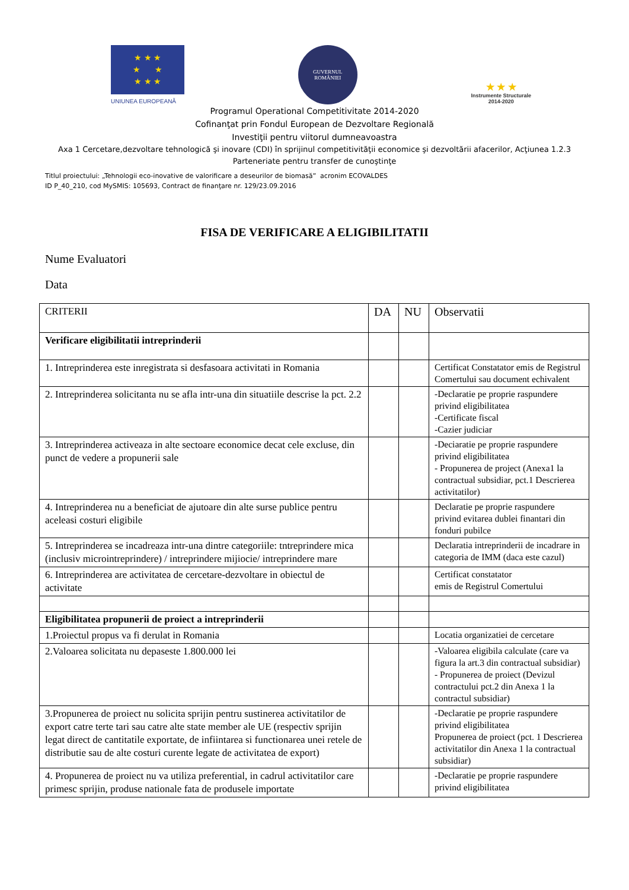★ ★ ★
★ ★
★ ★ ★
UNIUNEA EUROPEANĂ
GUVERNUL
ROMÂNIEI
★ ★ ★
Instrumente Structurale
2014-2020
Programul Operational Competitivitate 2014-2020
Cofinanţat prin Fondul European de Dezvoltare Regională
Investiţii pentru viitorul dumneavoastra
Axa 1 Cercetare,dezvoltare tehnologică şi inovare (CDI) în sprijinul competitivităţii economice şi dezvoltării afacerilor, Acţiunea 1.2.3
Parteneriate pentru transfer de cunoştinţe
Titlul proiectului: „Tehnologii eco-inovative de valorificare a deseurilor de biomasă” acronim ECOVALDES
ID P_40_210, cod MySMIS: 105693, Contract de finanţare nr. 129/23.09.2016
FISA DE VERIFICARE A ELIGIBILITATII
Nume Evaluatori
Data
| CRITERII | DA | NU | Observatii |
| Verificare eligibilitatii intreprinderii | | | |
| 1. Intreprinderea este inregistrata si desfasoara activitati in Romania | | | Certificat Constatator emis de Registrul Comertului sau document echivalent |
| 2. Intreprinderea solicitanta nu se afla intr-una din situatiile descrise la pct. 2.2 | | | -Declaratie pe proprie raspundere privind eligibilitatea -Certificate fiscal -Cazier judiciar |
| 3. Intreprinderea activeaza in alte sectoare economice decat cele excluse, din punct de vedere a propunerii sale | | | -Deciaratie pe proprie raspundere privind eligibilitatea - Propunerea de project (Anexa1 la contractual subsidiar, pct.1 Descrierea activitatilor) |
| 4. Intreprinderea nu a beneficiat de ajutoare din alte surse publice pentru aceleasi costuri eligibile | | | Declaratie pe proprie raspundere privind evitarea dublei finantari din fonduri pubilce |
| 5. Intreprinderea se incadreaza intr-una dintre categoriile: tntreprindere mica (inclusiv microintreprindere) / intreprindere mijiocie/ intreprindere mare | | | Declaratia intreprinderii de incadrare in categoria de IMM (daca este cazul) |
| 6. Intreprinderea are activitatea de cercetare-dezvoltare in obiectul de activitate | | | Certificat constatator emis de Registrul Comertului |
| Eligibilitatea propunerii de proiect a intreprinderii | | | |
| 1.Proiectul propus va fi derulat in Romania | | | Locatia organizatiei de cercetare |
| 2.Valoarea solicitata nu depaseste 1.800.000 lei | | | -Valoarea eligibila calculate (care va figura la art.3 din contractual subsidiar) - Propunerea de proiect (Devizul contractului pct.2 din Anexa 1 la contractul subsidiar) |
| 3.Propunerea de proiect nu solicita sprijin pentru sustinerea activitatilor de export catre terte tari sau catre alte state member ale UE (respectiv sprijin legat direct de cantitatile exportate, de infiintarea si functionarea unei retele de distributie sau de alte costuri curente legate de activitatea de export) | | | -Declaratie pe proprie raspundere privind eligibilitatea Propunerea de proiect (pct. 1 Descrierea activitatilor din Anexa 1 la contractual subsidiar) |
| 4. Propunerea de proiect nu va utiliza preferential, in cadrul activitatilor care primesc sprijin, produse nationale fata de produsele importate | | | -Declaratie pe proprie raspundere privind eligibilitatea |